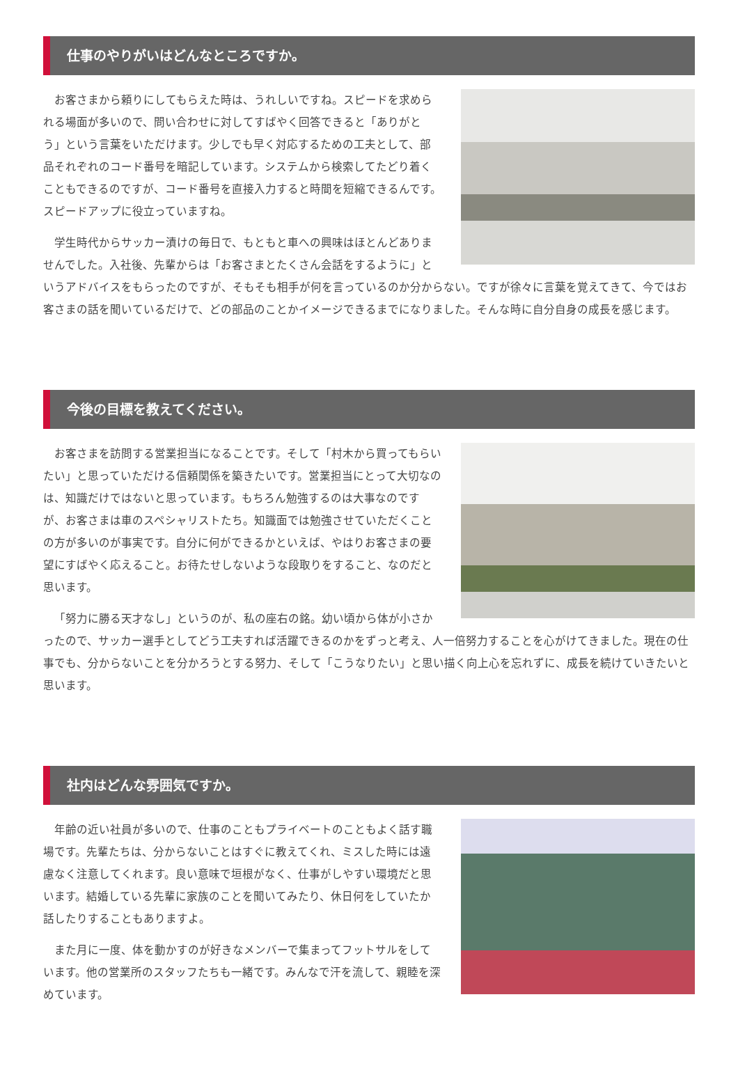仕事のやりがいはどんなところですか。
お客さまから頼りにしてもらえた時は、うれしいですね。スピードを求められる場面が多いので、問い合わせに対してすばやく回答できると「ありがとう」という言葉をいただけます。少しでも早く対応するための工夫として、部品それぞれのコード番号を暗記しています。システムから検索してたどり着くこともできるのですが、コード番号を直接入力すると時間を短縮できるんです。スピードアップに役立っていますね。
学生時代からサッカー漬けの毎日で、もともと車への興味はほとんどありませんでした。入社後、先輩からは「お客さまとたくさん会話をするように」というアドバイスをもらったのですが、そもそも相手が何を言っているのか分からない。ですが徐々に言葉を覚えてきて、今ではお客さまの話を聞いているだけで、どの部品のことかイメージできるまでになりました。そんな時に自分自身の成長を感じます。
今後の目標を教えてください。
お客さまを訪問する営業担当になることです。そして「村木から買ってもらいたい」と思っていただける信頼関係を築きたいです。営業担当にとって大切なのは、知識だけではないと思っています。もちろん勉強するのは大事なのですが、お客さまは車のスペシャリストたち。知識面では勉強させていただくことの方が多いのが事実です。自分に何ができるかといえば、やはりお客さまの要望にすばやく応えること。お待たせしないような段取りをすること、なのだと思います。
「努力に勝る天才なし」というのが、私の座右の銘。幼い頃から体が小さかったので、サッカー選手としてどう工夫すれば活躍できるのかをずっと考え、人一倍努力することを心がけてきました。現在の仕事でも、分からないことを分かろうとする努力、そして「こうなりたい」と思い描く向上心を忘れずに、成長を続けていきたいと思います。
社内はどんな雰囲気ですか。
年齢の近い社員が多いので、仕事のこともプライベートのこともよく話す職場です。先輩たちは、分からないことはすぐに教えてくれ、ミスした時には遠慮なく注意してくれます。良い意味で垣根がなく、仕事がしやすい環境だと思います。結婚している先輩に家族のことを聞いてみたり、休日何をしていたか話したりすることもありますよ。
また月に一度、体を動かすのが好きなメンバーで集まってフットサルをしています。他の営業所のスタッフたちも一緒です。みんなで汗を流して、親睦を深めています。